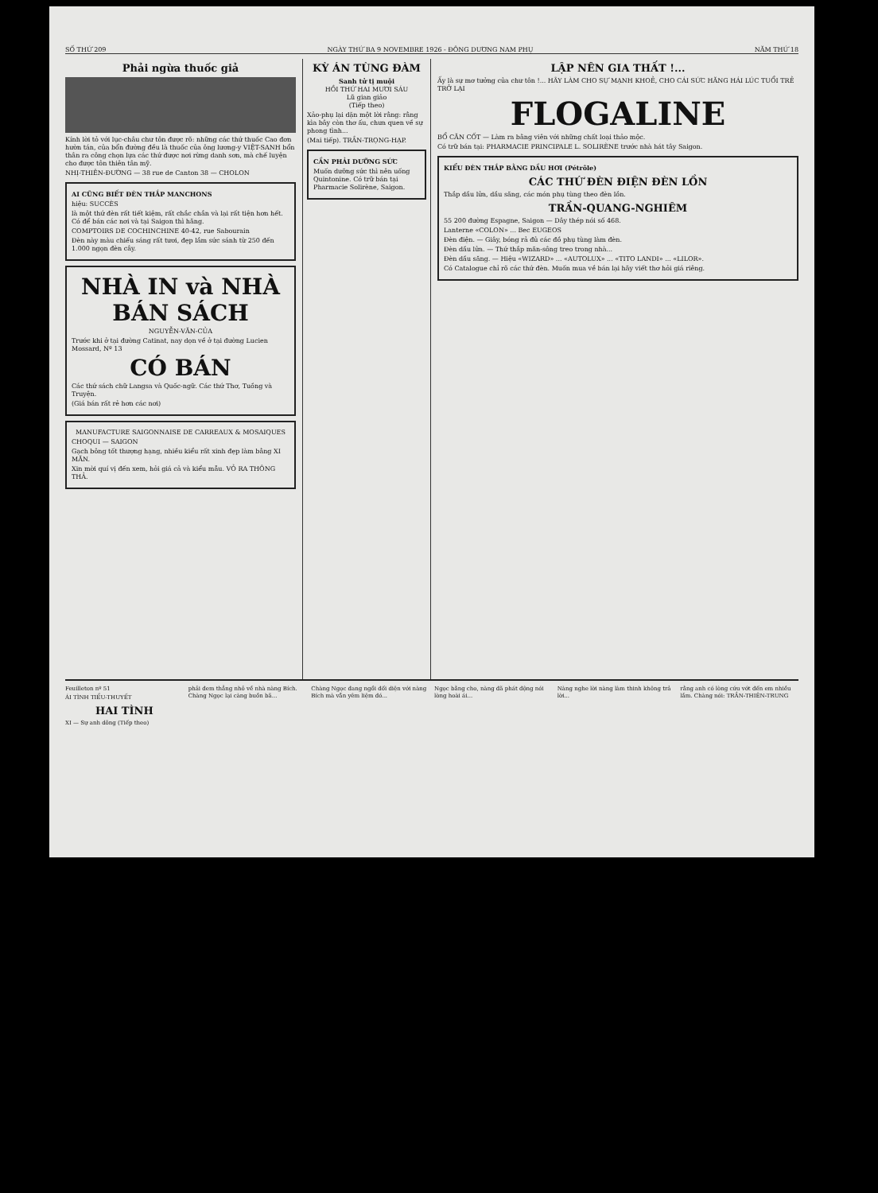SỐ THỨ 209 NGÀY THỨ BA 9 NOVEMBRE 1926 - ĐÔNG DƯƠNG NAM PHỤ NĂM THỨ 18
Phải ngừa thuốc giả
Kính lời tỏ với lục-châu chư tôn được rõ: những các thứ thuốc Cao đơn hườn tán, của bổn đường đều là thuốc của ông lương-y VIỆT-SANH bổn thân ra công chọn lựa các thứ được nơi rừng danh sơn, mà chế luyện cho được tôn thiên tân mỹ.
NHỊ-THIÊN-ĐƯỜNG — 38 rue de Canton 38 — CHOLON
AI CŨNG BIẾT ĐÈN THẮP MANCHONS
hiệu: SUCCÈS
là một thứ đèn rất tiết kiệm, rất chắc chắn và lại rất tiện hơn hết. Có để bán các nơi và tại Saigon thì hãng.
COMPTOIRS DE COCHINCHINE 40-42, rue Sabourain
Đèn này màu chiếu sáng rất tươi, đẹp lắm sức sánh từ 250 đến 1.000 ngọn đèn cây.
NHÀ IN và NHÀ BÁN SÁCH
NGUYỄN-VĂN-CỦA
Trước khi ở tại đường Catinat, nay dọn về ở tại đường Lucien Mossard, Nº 13
CÓ BÁN
Các thứ sách chữ Langsa và Quốc-ngữ. Các thứ Thơ, Tuồng và Truyện.
(Giá bán rất rẻ hơn các nơi)
MANUFACTURE SAIGONNAISE DE CARREAUX & MOSAIQUES
CHOQUI — SAIGON
Gạch bông tốt thượng hạng, nhiều kiểu rất xinh đẹp làm bằng XI MĂN.
Xin mời quí vị đến xem, hỏi giá cả và kiểu mẫu. VỎ RA THÔNG THẢ.
KỲ ÁN TÙNG ĐÀM
Sanh tử tị muội
HỒI THỨ HAI MƯƠI SÁU
Lũ gian giảo
(Tiếp theo)
Xảo-phụ lại dặn một lời rằng: rằng kìa bây còn thơ ấu, chưa quen về sự phong tình...
(Mai tiếp). TRẦN-TRỌNG-HẠP.
CẦN PHẢI DƯỠNG SỨC
Muốn dưỡng sức thì nên uống Quintonine. Có trữ bán tại Pharmacie Solirène, Saigon.
LẬP NÊN GIA THẤT !...
Ấy là sự mơ tưởng của chư tôn !... HÃY LÀM CHO SỰ MẠNH KHOẺ, CHO CÁI SỨC HĂNG HÁI LÚC TUỔI TRẺ TRỞ LẠI
FLOGALINE
BỔ CĂN CỐT — Làm ra bằng viên với những chất loại thảo mộc.
Có trữ bán tại: PHARMACIE PRINCIPALE L. SOLIRÈNE trước nhà hát tây Saigon.
KIỂU ĐÈN THẮP BẰNG DẦU HƠI (Pétrôle)
CÁC THỨ ĐÈN ĐIỆN ĐÈN LỒN
Thắp dầu lửa, dầu săng, các món phụ tùng theo đèn lồn.
TRẦN-QUANG-NGHIÊM
55 200 đường Espagne, Saigon — Dây thép nói số 468.
Lanterne «COLON» ... Bec EUGEOS
Đèn điện. — Giây, bóng rả đủ các đồ phụ tùng làm đèn.
Đèn dầu lửa. — Thứ thắp măn-sông treo trong nhà...
Đèn dầu săng. — Hiệu «WIZARD» ... «AUTOLUX» ... «TITO LANDI» ... «LILOR».
Có Catalogue chỉ rõ các thứ đèn. Muốn mua về bán lại hãy viết thơ hỏi giá riêng.
Feuilleton nº 51
ÁI TÌNH TIỂU-THUYẾT
HAI TÌNH
XI — Sự anh dõng (Tiếp theo)
phải đem thẳng nhỏ về nhà nàng Bích. Chàng Ngọc lại càng buồn bã...
Chàng Ngọc đang ngồi đối diện với nàng Bích mà vẫn yêm liệm đó...
Ngọc bằng cho, nàng đã phát động nói lòng hoài ái...
Nàng nghe lời nàng làm thinh không trả lời...
rằng anh có lòng cứu vớt đến em nhiều lắm. Chàng nói: TRẦN-THIÊN-TRUNG